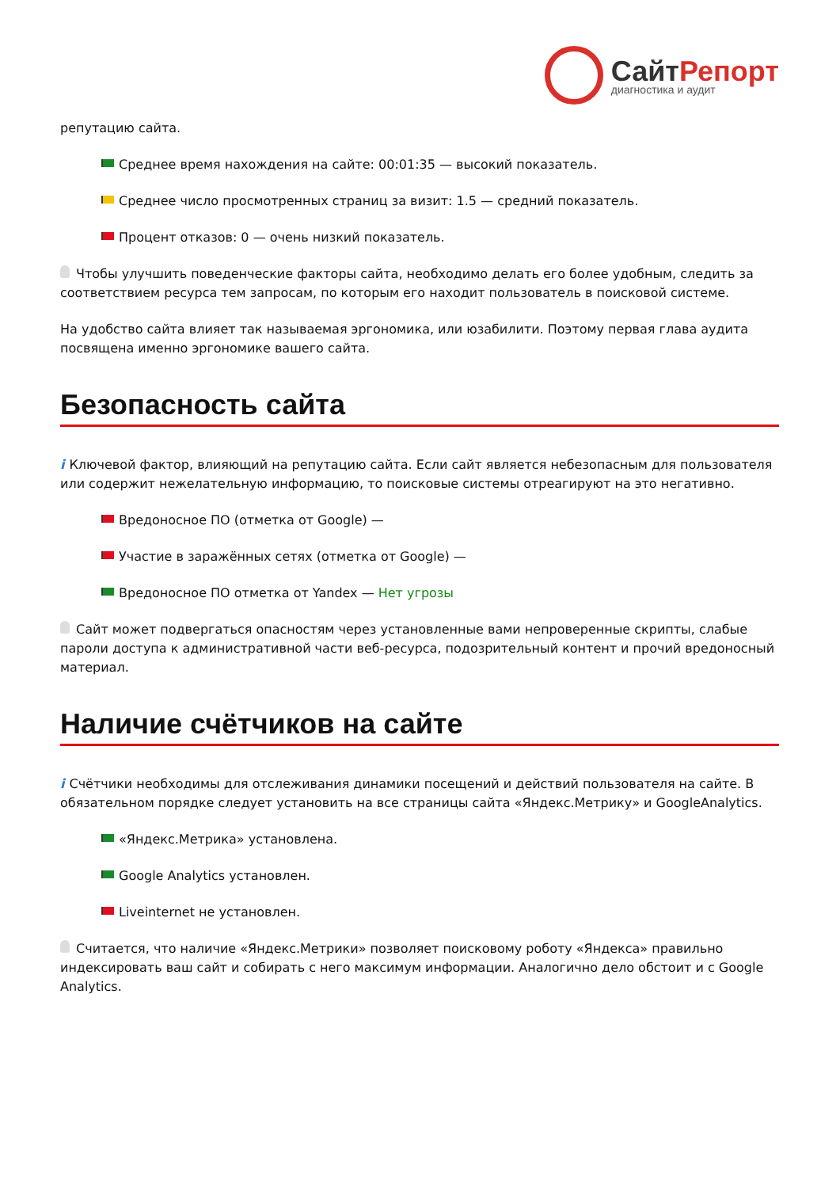Сайт Репорт
диагностика и аудит
репутацию сайта.
Среднее время нахождения на сайте: 00:01:35 — высокий показатель.
Среднее число просмотренных страниц за визит: 1.5 — средний показатель.
Процент отказов: 0 — очень низкий показатель.
Чтобы улучшить поведенческие факторы сайта, необходимо делать его более удобным, следить за соответствием ресурса тем запросам, по которым его находит пользователь в поисковой системе.
На удобство сайта влияет так называемая эргономика, или юзабилити. Поэтому первая глава аудита посвящена именно эргономике вашего сайта.
Безопасность сайта
i Ключевой фактор, влияющий на репутацию сайта. Если сайт является небезопасным для пользователя или содержит нежелательную информацию, то поисковые системы отреагируют на это негативно.
Вредоносное ПО (отметка от Google) —
Участие в заражённых сетях (отметка от Google) —
Вредоносное ПО отметка от Yandex — Нет угрозы
Сайт может подвергаться опасностям через установленные вами непроверенные скрипты, слабые пароли доступа к административной части веб-ресурса, подозрительный контент и прочий вредоносный материал.
Наличие счётчиков на сайте
i Счётчики необходимы для отслеживания динамики посещений и действий пользователя на сайте. В обязательном порядке следует установить на все страницы сайта «Яндекс.Метрику» и GoogleAnalytics.
«Яндекс.Метрика» установлена.
Google Analytics установлен.
Liveinternet не установлен.
Считается, что наличие «Яндекс.Метрики» позволяет поисковому роботу «Яндекса» правильно индексировать ваш сайт и собирать с него максимум информации. Аналогично дело обстоит и с Google Analytics.